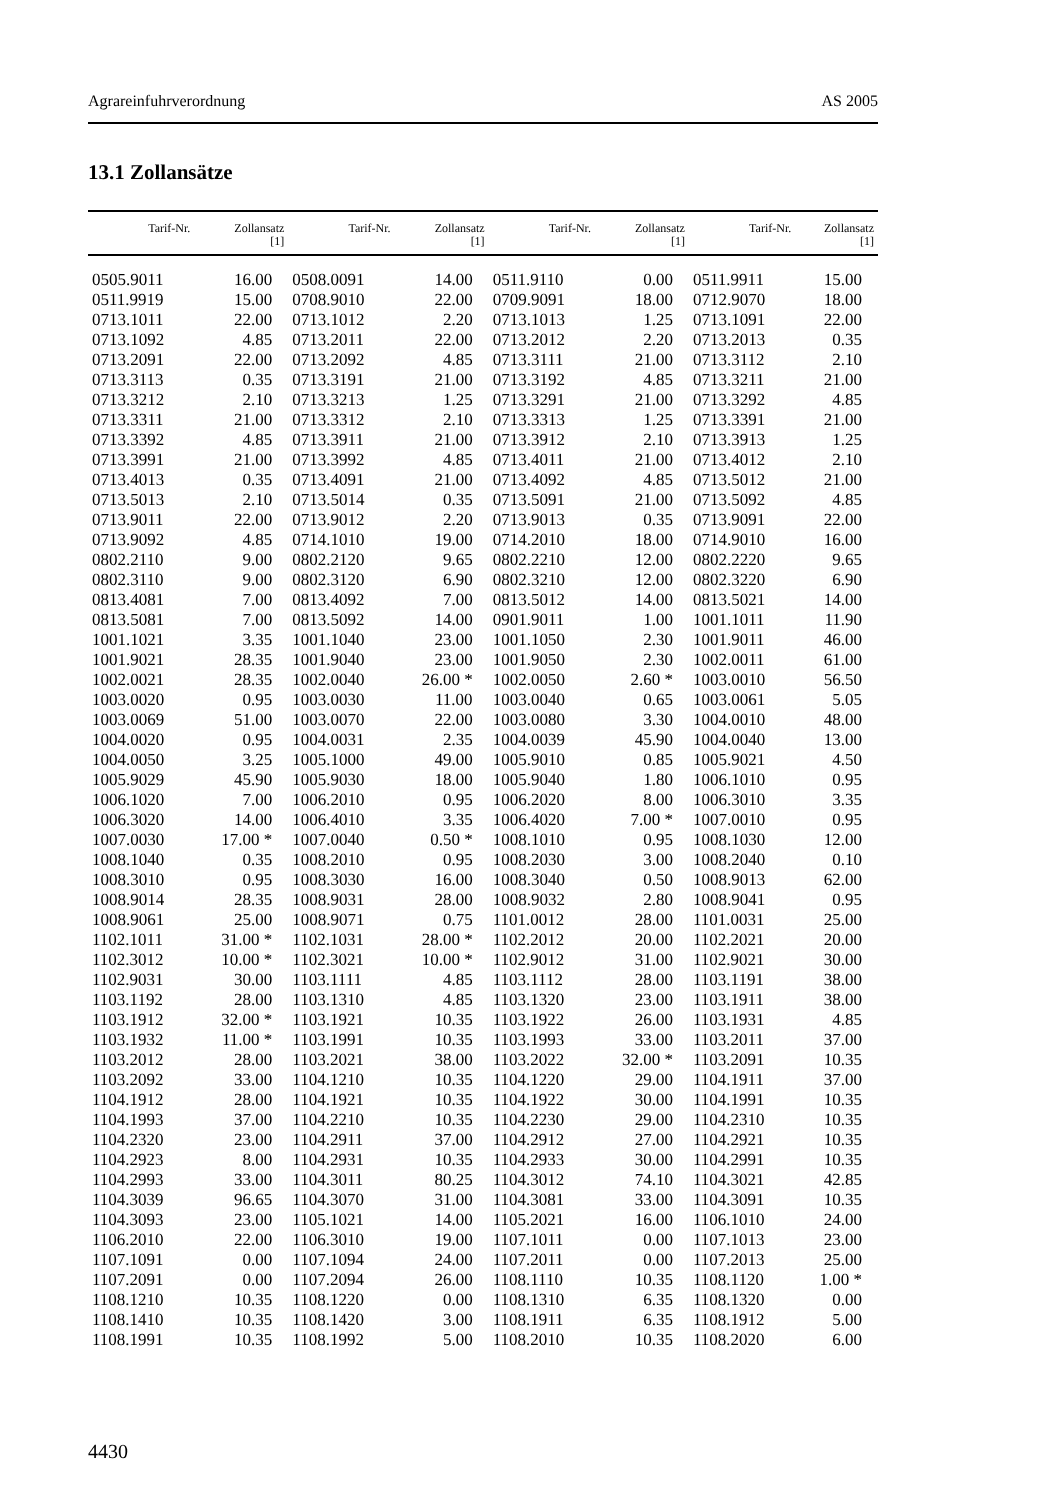Agrareinfuhrverordnung AS 2005
13.1 Zollansätze
| Tarif-Nr. | Zollansatz [1] | Tarif-Nr. | Zollansatz [1] | Tarif-Nr. | Zollansatz [1] | Tarif-Nr. | Zollansatz [1] |
| --- | --- | --- | --- | --- | --- | --- | --- |
| 0505.9011 | 16.00 | 0508.0091 | 14.00 | 0511.9110 | 0.00 | 0511.9911 | 15.00 |
| 0511.9919 | 15.00 | 0708.9010 | 22.00 | 0709.9091 | 18.00 | 0712.9070 | 18.00 |
| 0713.1011 | 22.00 | 0713.1012 | 2.20 | 0713.1013 | 1.25 | 0713.1091 | 22.00 |
| 0713.1092 | 4.85 | 0713.2011 | 22.00 | 0713.2012 | 2.20 | 0713.2013 | 0.35 |
| 0713.2091 | 22.00 | 0713.2092 | 4.85 | 0713.3111 | 21.00 | 0713.3112 | 2.10 |
| 0713.3113 | 0.35 | 0713.3191 | 21.00 | 0713.3192 | 4.85 | 0713.3211 | 21.00 |
| 0713.3212 | 2.10 | 0713.3213 | 1.25 | 0713.3291 | 21.00 | 0713.3292 | 4.85 |
| 0713.3311 | 21.00 | 0713.3312 | 2.10 | 0713.3313 | 1.25 | 0713.3391 | 21.00 |
| 0713.3392 | 4.85 | 0713.3911 | 21.00 | 0713.3912 | 2.10 | 0713.3913 | 1.25 |
| 0713.3991 | 21.00 | 0713.3992 | 4.85 | 0713.4011 | 21.00 | 0713.4012 | 2.10 |
| 0713.4013 | 0.35 | 0713.4091 | 21.00 | 0713.4092 | 4.85 | 0713.5012 | 21.00 |
| 0713.5013 | 2.10 | 0713.5014 | 0.35 | 0713.5091 | 21.00 | 0713.5092 | 4.85 |
| 0713.9011 | 22.00 | 0713.9012 | 2.20 | 0713.9013 | 0.35 | 0713.9091 | 22.00 |
| 0713.9092 | 4.85 | 0714.1010 | 19.00 | 0714.2010 | 18.00 | 0714.9010 | 16.00 |
| 0802.2110 | 9.00 | 0802.2120 | 9.65 | 0802.2210 | 12.00 | 0802.2220 | 9.65 |
| 0802.3110 | 9.00 | 0802.3120 | 6.90 | 0802.3210 | 12.00 | 0802.3220 | 6.90 |
| 0813.4081 | 7.00 | 0813.4092 | 7.00 | 0813.5012 | 14.00 | 0813.5021 | 14.00 |
| 0813.5081 | 7.00 | 0813.5092 | 14.00 | 0901.9011 | 1.00 | 1001.1011 | 11.90 |
| 1001.1021 | 3.35 | 1001.1040 | 23.00 | 1001.1050 | 2.30 | 1001.9011 | 46.00 |
| 1001.9021 | 28.35 | 1001.9040 | 23.00 | 1001.9050 | 2.30 | 1002.0011 | 61.00 |
| 1002.0021 | 28.35 | 1002.0040 | 26.00 * | 1002.0050 | 2.60 * | 1003.0010 | 56.50 |
| 1003.0020 | 0.95 | 1003.0030 | 11.00 | 1003.0040 | 0.65 | 1003.0061 | 5.05 |
| 1003.0069 | 51.00 | 1003.0070 | 22.00 | 1003.0080 | 3.30 | 1004.0010 | 48.00 |
| 1004.0020 | 0.95 | 1004.0031 | 2.35 | 1004.0039 | 45.90 | 1004.0040 | 13.00 |
| 1004.0050 | 3.25 | 1005.1000 | 49.00 | 1005.9010 | 0.85 | 1005.9021 | 4.50 |
| 1005.9029 | 45.90 | 1005.9030 | 18.00 | 1005.9040 | 1.80 | 1006.1010 | 0.95 |
| 1006.1020 | 7.00 | 1006.2010 | 0.95 | 1006.2020 | 8.00 | 1006.3010 | 3.35 |
| 1006.3020 | 14.00 | 1006.4010 | 3.35 | 1006.4020 | 7.00 * | 1007.0010 | 0.95 |
| 1007.0030 | 17.00 * | 1007.0040 | 0.50 * | 1008.1010 | 0.95 | 1008.1030 | 12.00 |
| 1008.1040 | 0.35 | 1008.2010 | 0.95 | 1008.2030 | 3.00 | 1008.2040 | 0.10 |
| 1008.3010 | 0.95 | 1008.3030 | 16.00 | 1008.3040 | 0.50 | 1008.9013 | 62.00 |
| 1008.9014 | 28.35 | 1008.9031 | 28.00 | 1008.9032 | 2.80 | 1008.9041 | 0.95 |
| 1008.9061 | 25.00 | 1008.9071 | 0.75 | 1101.0012 | 28.00 | 1101.0031 | 25.00 |
| 1102.1011 | 31.00 * | 1102.1031 | 28.00 * | 1102.2012 | 20.00 | 1102.2021 | 20.00 |
| 1102.3012 | 10.00 * | 1102.3021 | 10.00 * | 1102.9012 | 31.00 | 1102.9021 | 30.00 |
| 1102.9031 | 30.00 | 1103.1111 | 4.85 | 1103.1112 | 28.00 | 1103.1191 | 38.00 |
| 1103.1192 | 28.00 | 1103.1310 | 4.85 | 1103.1320 | 23.00 | 1103.1911 | 38.00 |
| 1103.1912 | 32.00 * | 1103.1921 | 10.35 | 1103.1922 | 26.00 | 1103.1931 | 4.85 |
| 1103.1932 | 11.00 * | 1103.1991 | 10.35 | 1103.1993 | 33.00 | 1103.2011 | 37.00 |
| 1103.2012 | 28.00 | 1103.2021 | 38.00 | 1103.2022 | 32.00 * | 1103.2091 | 10.35 |
| 1103.2092 | 33.00 | 1104.1210 | 10.35 | 1104.1220 | 29.00 | 1104.1911 | 37.00 |
| 1104.1912 | 28.00 | 1104.1921 | 10.35 | 1104.1922 | 30.00 | 1104.1991 | 10.35 |
| 1104.1993 | 37.00 | 1104.2210 | 10.35 | 1104.2230 | 29.00 | 1104.2310 | 10.35 |
| 1104.2320 | 23.00 | 1104.2911 | 37.00 | 1104.2912 | 27.00 | 1104.2921 | 10.35 |
| 1104.2923 | 8.00 | 1104.2931 | 10.35 | 1104.2933 | 30.00 | 1104.2991 | 10.35 |
| 1104.2993 | 33.00 | 1104.3011 | 80.25 | 1104.3012 | 74.10 | 1104.3021 | 42.85 |
| 1104.3039 | 96.65 | 1104.3070 | 31.00 | 1104.3081 | 33.00 | 1104.3091 | 10.35 |
| 1104.3093 | 23.00 | 1105.1021 | 14.00 | 1105.2021 | 16.00 | 1106.1010 | 24.00 |
| 1106.2010 | 22.00 | 1106.3010 | 19.00 | 1107.1011 | 0.00 | 1107.1013 | 23.00 |
| 1107.1091 | 0.00 | 1107.1094 | 24.00 | 1107.2011 | 0.00 | 1107.2013 | 25.00 |
| 1107.2091 | 0.00 | 1107.2094 | 26.00 | 1108.1110 | 10.35 | 1108.1120 | 1.00 * |
| 1108.1210 | 10.35 | 1108.1220 | 0.00 | 1108.1310 | 6.35 | 1108.1320 | 0.00 |
| 1108.1410 | 10.35 | 1108.1420 | 3.00 | 1108.1911 | 6.35 | 1108.1912 | 5.00 |
| 1108.1991 | 10.35 | 1108.1992 | 5.00 | 1108.2010 | 10.35 | 1108.2020 | 6.00 |
4430